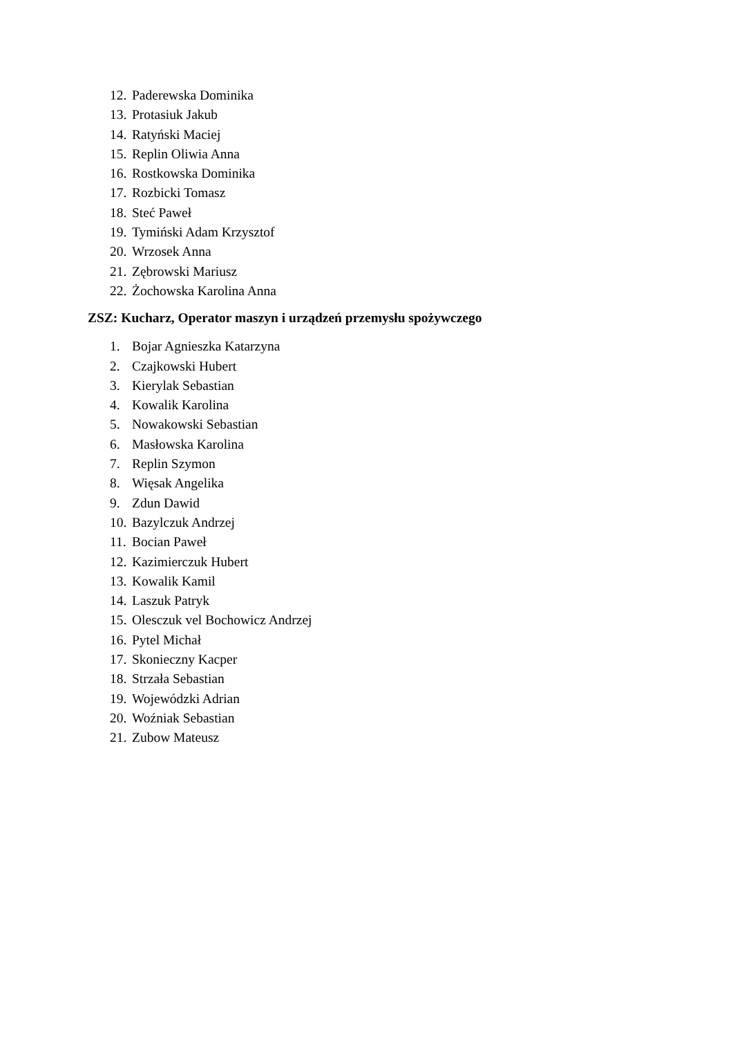12. Paderewska Dominika
13. Protasiuk Jakub
14. Ratyński Maciej
15. Replin Oliwia Anna
16. Rostkowska Dominika
17. Rozbicki Tomasz
18. Steć Paweł
19. Tymiński Adam Krzysztof
20. Wrzosek Anna
21. Zębrowski Mariusz
22. Żochowska Karolina Anna
ZSZ: Kucharz, Operator maszyn i urządzeń przemysłu spożywczego
1. Bojar Agnieszka Katarzyna
2. Czajkowski Hubert
3. Kierylak Sebastian
4. Kowalik Karolina
5. Nowakowski Sebastian
6. Masłowska Karolina
7. Replin Szymon
8. Więsak Angelika
9. Zdun Dawid
10. Bazylczuk Andrzej
11. Bocian Paweł
12. Kazimierczuk Hubert
13. Kowalik Kamil
14. Laszuk Patryk
15. Olesczuk vel Bochowicz Andrzej
16. Pytel Michał
17. Skonieczny Kacper
18. Strzała Sebastian
19. Wojewódzki Adrian
20. Woźniak Sebastian
21. Zubow Mateusz